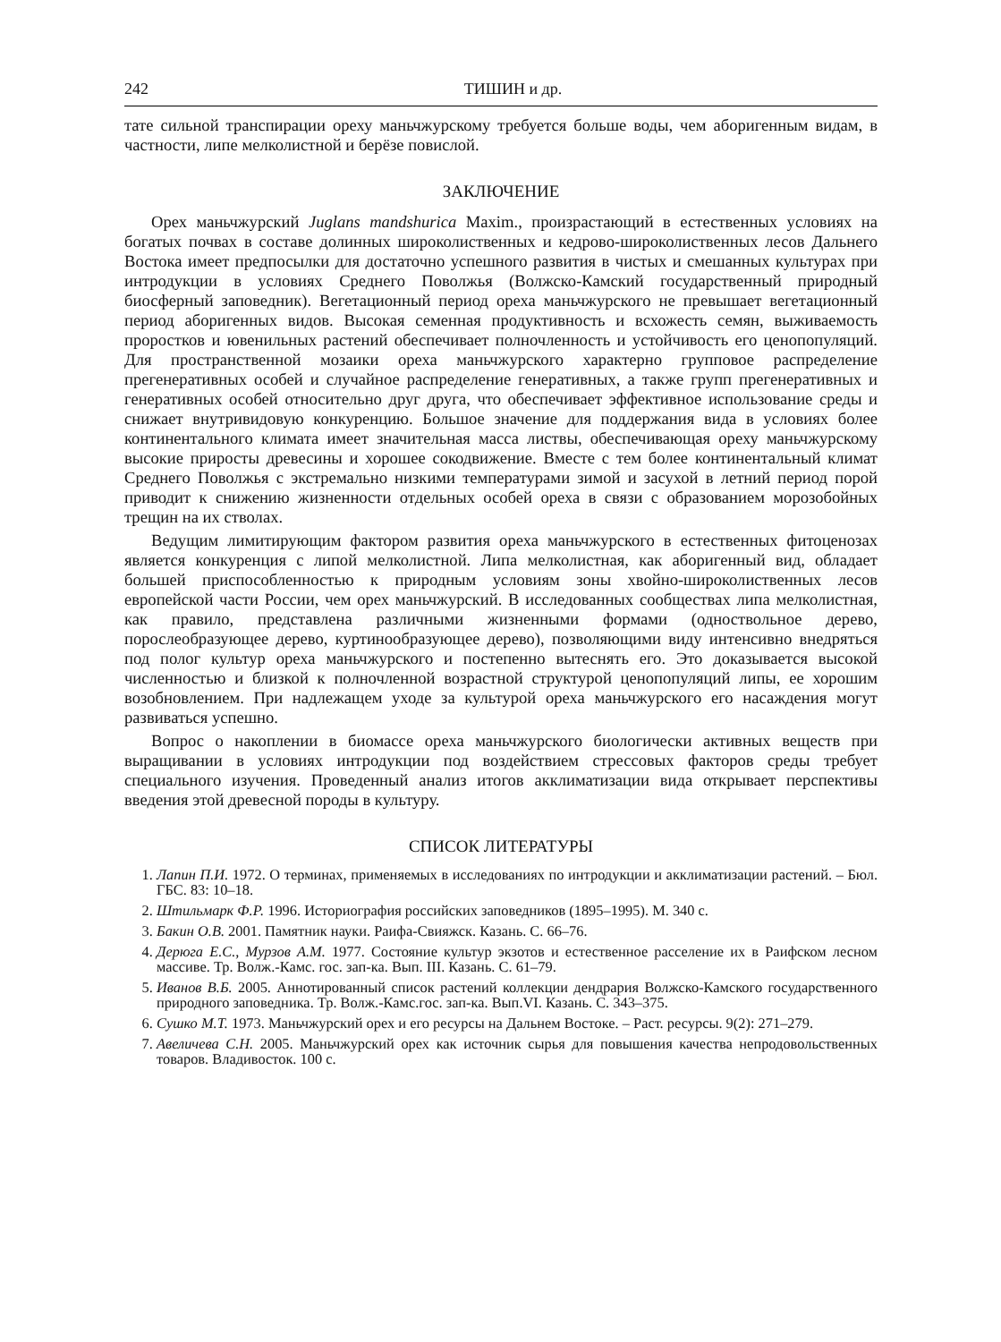242 ТИШИН и др.
тате сильной транспирации ореху маньчжурскому требуется больше воды, чем аборигенным видам, в частности, липе мелколистной и берёзе повислой.
ЗАКЛЮЧЕНИЕ
Орех маньчжурский Juglans mandshurica Maxim., произрастающий в естественных условиях на богатых почвах в составе долинных широколиственных и кедрово-широколиственных лесов Дальнего Востока имеет предпосылки для достаточно успешного развития в чистых и смешанных культурах при интродукции в условиях Среднего Поволжья (Волжско-Камский государственный природный биосферный заповедник). Вегетационный период ореха маньчжурского не превышает вегетационный период аборигенных видов. Высокая семенная продуктивность и всхожесть семян, выживаемость проростков и ювенильных растений обеспечивает полночленность и устойчивость его ценопопуляций. Для пространственной мозаики ореха маньчжурского характерно групповое распределение прегенеративных особей и случайное распределение генеративных, а также групп прегенеративных и генеративных особей относительно друг друга, что обеспечивает эффективное использование среды и снижает внутривидовую конкуренцию. Большое значение для поддержания вида в условиях более континентального климата имеет значительная масса листвы, обеспечивающая ореху маньчжурскому высокие приросты древесины и хорошее сокодвижение. Вместе с тем более континентальный климат Среднего Поволжья с экстремально низкими температурами зимой и засухой в летний период порой приводит к снижению жизненности отдельных особей ореха в связи с образованием морозобойных трещин на их стволах.
Ведущим лимитирующим фактором развития ореха маньчжурского в естественных фитоценозах является конкуренция с липой мелколистной. Липа мелколистная, как аборигенный вид, обладает большей приспособленностью к природным условиям зоны хвойно-широколиственных лесов европейской части России, чем орех маньчжурский. В исследованных сообществах липа мелколистная, как правило, представлена различными жизненными формами (одноствольное дерево, порослеобразующее дерево, куртинообразующее дерево), позволяющими виду интенсивно внедряться под полог культур ореха маньчжурского и постепенно вытеснять его. Это доказывается высокой численностью и близкой к полночленной возрастной структурой ценопопуляций липы, ее хорошим возобновлением. При надлежащем уходе за культурой ореха маньчжурского его насаждения могут развиваться успешно.
Вопрос о накоплении в биомассе ореха маньчжурского биологически активных веществ при выращивании в условиях интродукции под воздействием стрессовых факторов среды требует специального изучения. Проведенный анализ итогов акклиматизации вида открывает перспективы введения этой древесной породы в культуру.
СПИСОК ЛИТЕРАТУРЫ
1. Лапин П.И. 1972. О терминах, применяемых в исследованиях по интродукции и акклиматизации растений. – Бюл. ГБС. 83: 10–18.
2. Штильмарк Ф.Р. 1996. Историография российских заповедников (1895–1995). М. 340 с.
3. Бакин О.В. 2001. Памятник науки. Раифа-Свияжск. Казань. С. 66–76.
4. Дерюга Е.С., Мурзов А.М. 1977. Состояние культур экзотов и естественное расселение их в Раифском лесном массиве. Тр. Волж.-Камс. гос. зап-ка. Вып. III. Казань. С. 61–79.
5. Иванов В.Б. 2005. Аннотированный список растений коллекции дендрария Волжско-Камского государственного природного заповедника. Тр. Волж.-Камс.гос. зап-ка. Вып.VI. Казань. С. 343–375.
6. Сушко М.Т. 1973. Маньчжурский орех и его ресурсы на Дальнем Востоке. – Раст. ресурсы. 9(2): 271–279.
7. Авеличева С.Н. 2005. Маньчжурский орех как источник сырья для повышения качества непродовольственных товаров. Владивосток. 100 с.